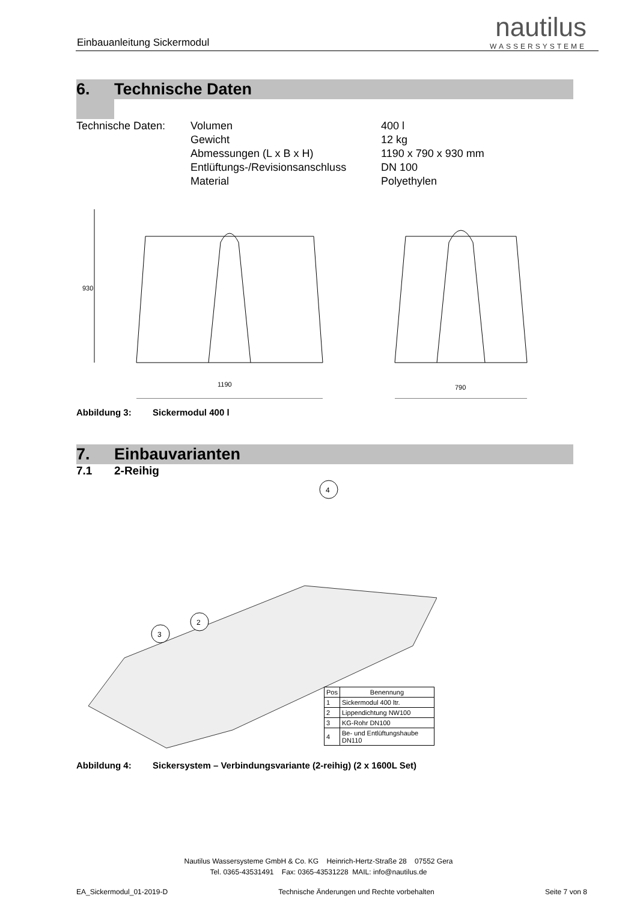Einbauanleitung Sickermodul
nautilus
WASSERSYSTEME
6. Technische Daten
| Technische Daten: | Volumen Gewicht Abmessungen (L x B x H) Entlüftungs-/Revisionsanschluss Material | 400 l 12 kg 1190 x 790 x 930 mm DN 100 Polyethylen |
1190
790
930
Abbildung 3: Sickermodul 400 l
7. Einbauvarianten
7.1 2-Reihig
3
2
4
| Pos | Benennung |
| --- | --- |
| 1 | Sickermodul 400 ltr. |
| 2 | Lippendichtung NW100 |
| 3 | KG-Rohr DN100 |
| 4 | Be- und Entlüftungshaube DN110 |
Abbildung 4: Sickersystem – Verbindungsvariante (2-reihig) (2 x 1600L Set)
Nautilus Wassersysteme GmbH & Co. KG Heinrich-Hertz-Straße 28 07552 Gera
Tel. 0365-43531491 Fax: 0365-43531228 MAIL: info@nautilus.de
EA_Sickermodul_01-2019-D Technische Änderungen und Rechte vorbehalten Seite 7 von 8